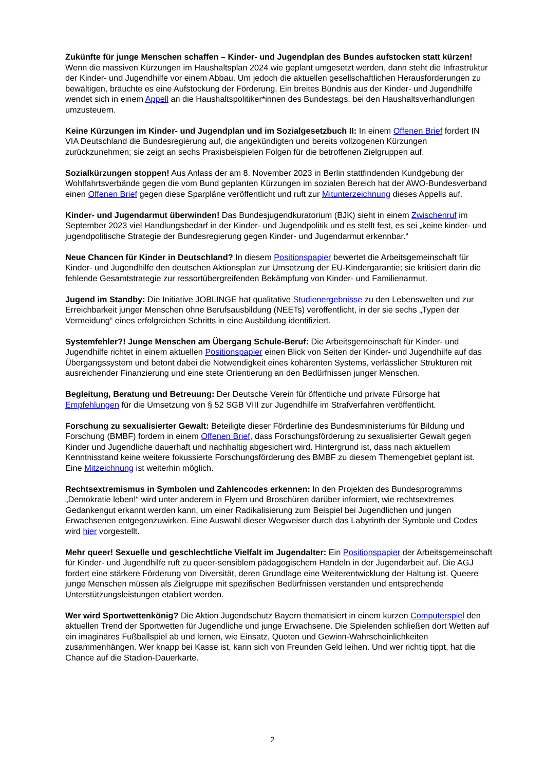Zukünfte für junge Menschen schaffen – Kinder- und Jugendplan des Bundes aufstocken statt kürzen! Wenn die massiven Kürzungen im Haushaltsplan 2024 wie geplant umgesetzt werden, dann steht die Infrastruktur der Kinder- und Jugendhilfe vor einem Abbau. Um jedoch die aktuellen gesellschaftlichen Herausforderungen zu bewältigen, bräuchte es eine Aufstockung der Förderung. Ein breites Bündnis aus der Kinder- und Jugendhilfe wendet sich in einem Appell an die Haushaltspolitiker*innen des Bundestags, bei den Haushaltsverhandlungen umzusteuern.
Keine Kürzungen im Kinder- und Jugendplan und im Sozialgesetzbuch II: In einem Offenen Brief fordert IN VIA Deutschland die Bundesregierung auf, die angekündigten und bereits vollzogenen Kürzungen zurückzunehmen; sie zeigt an sechs Praxisbeispielen Folgen für die betroffenen Zielgruppen auf.
Sozialkürzungen stoppen! Aus Anlass der am 8. November 2023 in Berlin stattfindenden Kundgebung der Wohlfahrtsverbände gegen die vom Bund geplanten Kürzungen im sozialen Bereich hat der AWO-Bundesverband einen Offenen Brief gegen diese Sparpläne veröffentlicht und ruft zur Mitunterzeichnung dieses Appells auf.
Kinder- und Jugendarmut überwinden! Das Bundesjugendkuratorium (BJK) sieht in einem Zwischenruf im September 2023 viel Handlungsbedarf in der Kinder- und Jugendpolitik und es stellt fest, es sei „keine kinder- und jugendpolitische Strategie der Bundesregierung gegen Kinder- und Jugendarmut erkennbar.“
Neue Chancen für Kinder in Deutschland? In diesem Positionspapier bewertet die Arbeitsgemeinschaft für Kinder- und Jugendhilfe den deutschen Aktionsplan zur Umsetzung der EU-Kindergarantie; sie kritisiert darin die fehlende Gesamtstrategie zur ressortübergreifenden Bekämpfung von Kinder- und Familienarmut.
Jugend im Standby: Die Initiative JOBLINGE hat qualitative Studienergebnisse zu den Lebenswelten und zur Erreichbarkeit junger Menschen ohne Berufsausbildung (NEETs) veröffentlicht, in der sie sechs „Typen der Vermeidung“ eines erfolgreichen Schritts in eine Ausbildung identifiziert.
Systemfehler?! Junge Menschen am Übergang Schule-Beruf: Die Arbeitsgemeinschaft für Kinder- und Jugendhilfe richtet in einem aktuellen Positionspapier einen Blick von Seiten der Kinder- und Jugendhilfe auf das Übergangssystem und betont dabei die Notwendigkeit eines kohärenten Systems, verlässlicher Strukturen mit ausreichender Finanzierung und eine stete Orientierung an den Bedürfnissen junger Menschen.
Begleitung, Beratung und Betreuung: Der Deutsche Verein für öffentliche und private Fürsorge hat Empfehlungen für die Umsetzung von § 52 SGB VIII zur Jugendhilfe im Strafverfahren veröffentlicht.
Forschung zu sexualisierter Gewalt: Beteiligte dieser Förderlinie des Bundesministeriums für Bildung und Forschung (BMBF) fordern in einem Offenen Brief, dass Forschungsförderung zu sexualisierter Gewalt gegen Kinder und Jugendliche dauerhaft und nachhaltig abgesichert wird. Hintergrund ist, dass nach aktuellem Kenntnisstand keine weitere fokussierte Forschungsförderung des BMBF zu diesem Themengebiet geplant ist. Eine Mitzeichnung ist weiterhin möglich.
Rechtsextremismus in Symbolen und Zahlencodes erkennen: In den Projekten des Bundesprogramms „Demokratie leben!“ wird unter anderem in Flyern und Broschüren darüber informiert, wie rechtsextremes Gedankengut erkannt werden kann, um einer Radikalisierung zum Beispiel bei Jugendlichen und jungen Erwachsenen entgegenzuwirken. Eine Auswahl dieser Wegweiser durch das Labyrinth der Symbole und Codes wird hier vorgestellt.
Mehr queer! Sexuelle und geschlechtliche Vielfalt im Jugendalter: Ein Positionspapier der Arbeitsgemeinschaft für Kinder- und Jugendhilfe ruft zu queer-sensiblem pädagogischem Handeln in der Jugendarbeit auf. Die AGJ fordert eine stärkere Förderung von Diversität, deren Grundlage eine Weiterentwicklung der Haltung ist. Queere junge Menschen müssen als Zielgruppe mit spezifischen Bedürfnissen verstanden und entsprechende Unterstützungsleistungen etabliert werden.
Wer wird Sportwettenkönig? Die Aktion Jugendschutz Bayern thematisiert in einem kurzen Computerspiel den aktuellen Trend der Sportwetten für Jugendliche und junge Erwachsene. Die Spielenden schließen dort Wetten auf ein imaginäres Fußballspiel ab und lernen, wie Einsatz, Quoten und Gewinn-Wahrscheinlichkeiten zusammenhängen. Wer knapp bei Kasse ist, kann sich von Freunden Geld leihen. Und wer richtig tippt, hat die Chance auf die Stadion-Dauerkarte.
2